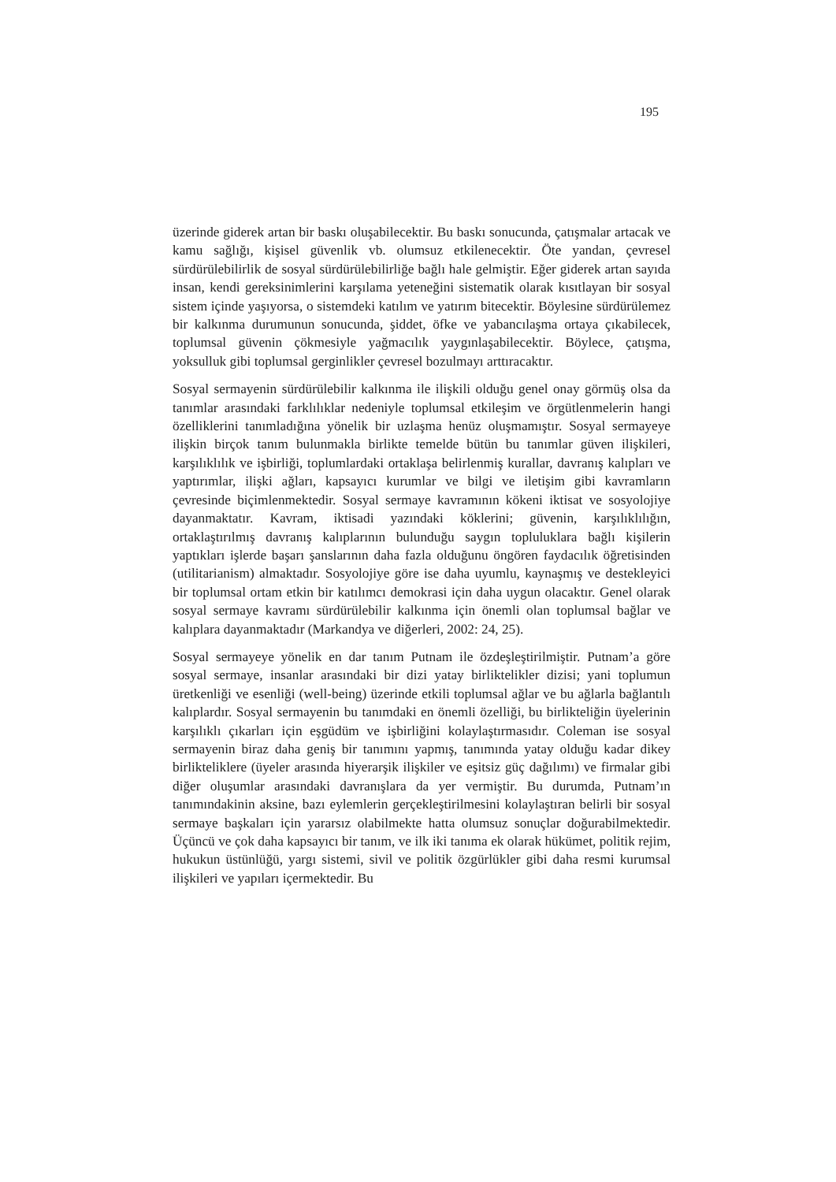195
üzerinde giderek artan bir baskı oluşabilecektir. Bu baskı sonucunda, çatışmalar artacak ve kamu sağlığı, kişisel güvenlik vb. olumsuz etkilenecektir. Öte yandan, çevresel sürdürülebilirlik de sosyal sürdürülebilirliğe bağlı hale gelmiştir. Eğer giderek artan sayıda insan, kendi gereksinimlerini karşılama yeteneğini sistematik olarak kısıtlayan bir sosyal sistem içinde yaşıyorsa, o sistemdeki katılım ve yatırım bitecektir. Böylesine sürdürülemez bir kalkınma durumunun sonucunda, şiddet, öfke ve yabancılaşma ortaya çıkabilecek, toplumsal güvenin çökmesiyle yağmacılık yaygınlaşabilecektir. Böylece, çatışma, yoksulluk gibi toplumsal gerginlikler çevresel bozulmayı arttıracaktır.
Sosyal sermayenin sürdürülebilir kalkınma ile ilişkili olduğu genel onay görmüş olsa da tanımlar arasındaki farklılıklar nedeniyle toplumsal etkileşim ve örgütlenmelerin hangi özelliklerini tanımladığına yönelik bir uzlaşma henüz oluşmamıştır. Sosyal sermayeye ilişkin birçok tanım bulunmakla birlikte temelde bütün bu tanımlar güven ilişkileri, karşılıklılık ve işbirliği, toplumlardaki ortaklaşa belirlenmiş kurallar, davranış kalıpları ve yaptırımlar, ilişki ağları, kapsayıcı kurumlar ve bilgi ve iletişim gibi kavramların çevresinde biçimlenmektedir. Sosyal sermaye kavramının kökeni iktisat ve sosyolojiye dayanmaktatır. Kavram, iktisadi yazındaki köklerini; güvenin, karşılıklılığın, ortaklaştırılmış davranış kalıplarının bulunduğu saygın topluluklara bağlı kişilerin yaptıkları işlerde başarı şanslarının daha fazla olduğunu öngören faydacılık öğretisinden (utilitarianism) almaktadır. Sosyolojiye göre ise daha uyumlu, kaynaşmış ve destekleyici bir toplumsal ortam etkin bir katılımcı demokrasi için daha uygun olacaktır. Genel olarak sosyal sermaye kavramı sürdürülebilir kalkınma için önemli olan toplumsal bağlar ve kalıplara dayanmaktadır (Markandya ve diğerleri, 2002: 24, 25).
Sosyal sermayeye yönelik en dar tanım Putnam ile özdeşleştirilmiştir. Putnam’a göre sosyal sermaye, insanlar arasındaki bir dizi yatay birliktelikler dizisi; yani toplumun üretkenliği ve esenliği (well-being) üzerinde etkili toplumsal ağlar ve bu ağlarla bağlantılı kalıplardır. Sosyal sermayenin bu tanımdaki en önemli özelliği, bu birlikteliğin üyelerinin karşılıklı çıkarları için eşgüdüm ve işbirliğini kolaylaştırmasıdır. Coleman ise sosyal sermayenin biraz daha geniş bir tanımını yapmış, tanımında yatay olduğu kadar dikey birlikteliklere (üyeler arasında hiyerarşik ilişkiler ve eşitsiz güç dağılımı) ve firmalar gibi diğer oluşumlar arasındaki davranışlara da yer vermiştir. Bu durumda, Putnam’ın tanımındakinin aksine, bazı eylemlerin gerçekleştirilmesini kolaylaştıran belirli bir sosyal sermaye başkaları için yararsız olabilmekte hatta olumsuz sonuçlar doğurabilmektedir. Üçüncü ve çok daha kapsayıcı bir tanım, ve ilk iki tanıma ek olarak hükümet, politik rejim, hukukun üstünlüğü, yargı sistemi, sivil ve politik özgürlükler gibi daha resmi kurumsal ilişkileri ve yapıları içermektedir. Bu